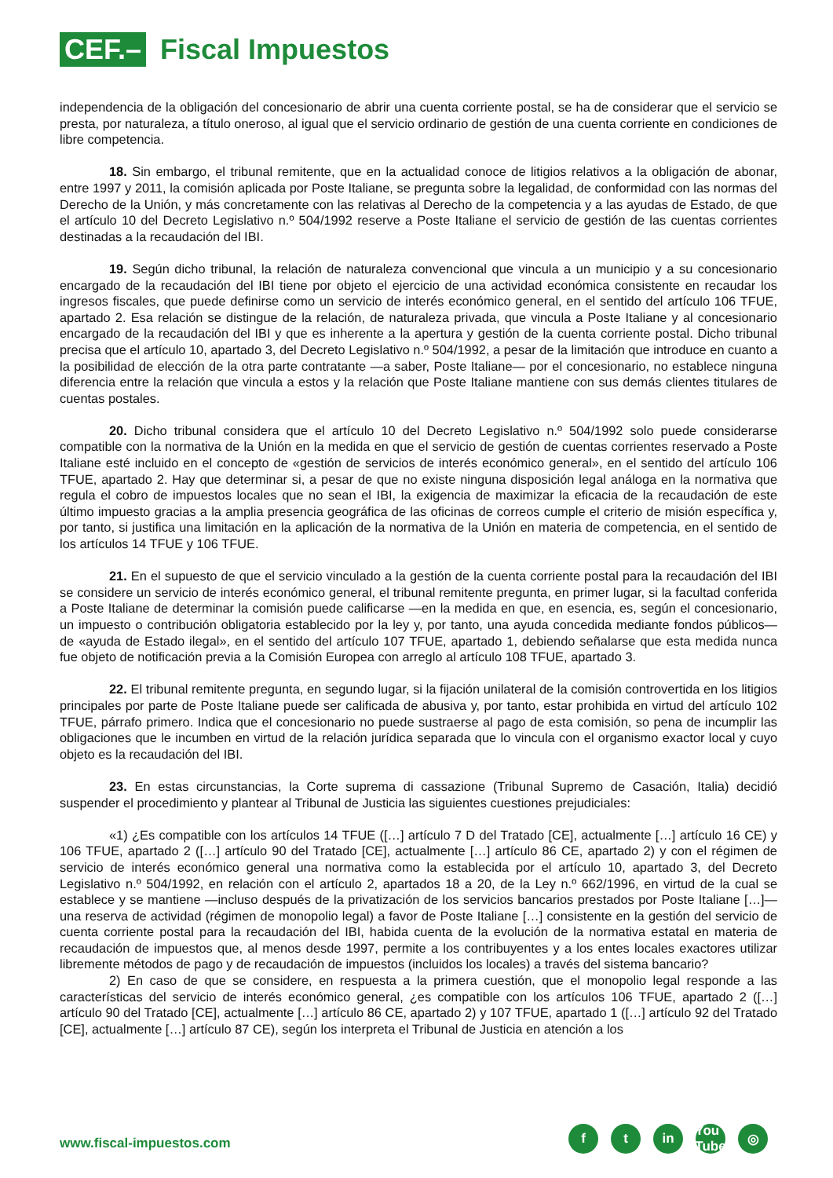CEF.–
Fiscal Impuestos
independencia de la obligación del concesionario de abrir una cuenta corriente postal, se ha de considerar que el servicio se presta, por naturaleza, a título oneroso, al igual que el servicio ordinario de gestión de una cuenta corriente en condiciones de libre competencia.
18. Sin embargo, el tribunal remitente, que en la actualidad conoce de litigios relativos a la obligación de abonar, entre 1997 y 2011, la comisión aplicada por Poste Italiane, se pregunta sobre la legalidad, de conformidad con las normas del Derecho de la Unión, y más concretamente con las relativas al Derecho de la competencia y a las ayudas de Estado, de que el artículo 10 del Decreto Legislativo n.º 504/1992 reserve a Poste Italiane el servicio de gestión de las cuentas corrientes destinadas a la recaudación del IBI.
19. Según dicho tribunal, la relación de naturaleza convencional que vincula a un municipio y a su concesionario encargado de la recaudación del IBI tiene por objeto el ejercicio de una actividad económica consistente en recaudar los ingresos fiscales, que puede definirse como un servicio de interés económico general, en el sentido del artículo 106 TFUE, apartado 2. Esa relación se distingue de la relación, de naturaleza privada, que vincula a Poste Italiane y al concesionario encargado de la recaudación del IBI y que es inherente a la apertura y gestión de la cuenta corriente postal. Dicho tribunal precisa que el artículo 10, apartado 3, del Decreto Legislativo n.º 504/1992, a pesar de la limitación que introduce en cuanto a la posibilidad de elección de la otra parte contratante —a saber, Poste Italiane— por el concesionario, no establece ninguna diferencia entre la relación que vincula a estos y la relación que Poste Italiane mantiene con sus demás clientes titulares de cuentas postales.
20. Dicho tribunal considera que el artículo 10 del Decreto Legislativo n.º 504/1992 solo puede considerarse compatible con la normativa de la Unión en la medida en que el servicio de gestión de cuentas corrientes reservado a Poste Italiane esté incluido en el concepto de «gestión de servicios de interés económico general», en el sentido del artículo 106 TFUE, apartado 2. Hay que determinar si, a pesar de que no existe ninguna disposición legal análoga en la normativa que regula el cobro de impuestos locales que no sean el IBI, la exigencia de maximizar la eficacia de la recaudación de este último impuesto gracias a la amplia presencia geográfica de las oficinas de correos cumple el criterio de misión específica y, por tanto, si justifica una limitación en la aplicación de la normativa de la Unión en materia de competencia, en el sentido de los artículos 14 TFUE y 106 TFUE.
21. En el supuesto de que el servicio vinculado a la gestión de la cuenta corriente postal para la recaudación del IBI se considere un servicio de interés económico general, el tribunal remitente pregunta, en primer lugar, si la facultad conferida a Poste Italiane de determinar la comisión puede calificarse —en la medida en que, en esencia, es, según el concesionario, un impuesto o contribución obligatoria establecido por la ley y, por tanto, una ayuda concedida mediante fondos públicos— de «ayuda de Estado ilegal», en el sentido del artículo 107 TFUE, apartado 1, debiendo señalarse que esta medida nunca fue objeto de notificación previa a la Comisión Europea con arreglo al artículo 108 TFUE, apartado 3.
22. El tribunal remitente pregunta, en segundo lugar, si la fijación unilateral de la comisión controvertida en los litigios principales por parte de Poste Italiane puede ser calificada de abusiva y, por tanto, estar prohibida en virtud del artículo 102 TFUE, párrafo primero. Indica que el concesionario no puede sustraerse al pago de esta comisión, so pena de incumplir las obligaciones que le incumben en virtud de la relación jurídica separada que lo vincula con el organismo exactor local y cuyo objeto es la recaudación del IBI.
23. En estas circunstancias, la Corte suprema di cassazione (Tribunal Supremo de Casación, Italia) decidió suspender el procedimiento y plantear al Tribunal de Justicia las siguientes cuestiones prejudiciales:
«1) ¿Es compatible con los artículos 14 TFUE ([…] artículo 7 D del Tratado [CE], actualmente […] artículo 16 CE) y 106 TFUE, apartado 2 ([…] artículo 90 del Tratado [CE], actualmente […] artículo 86 CE, apartado 2) y con el régimen de servicio de interés económico general una normativa como la establecida por el artículo 10, apartado 3, del Decreto Legislativo n.º 504/1992, en relación con el artículo 2, apartados 18 a 20, de la Ley n.º 662/1996, en virtud de la cual se establece y se mantiene —incluso después de la privatización de los servicios bancarios prestados por Poste Italiane […]— una reserva de actividad (régimen de monopolio legal) a favor de Poste Italiane […] consistente en la gestión del servicio de cuenta corriente postal para la recaudación del IBI, habida cuenta de la evolución de la normativa estatal en materia de recaudación de impuestos que, al menos desde 1997, permite a los contribuyentes y a los entes locales exactores utilizar libremente métodos de pago y de recaudación de impuestos (incluidos los locales) a través del sistema bancario?
2) En caso de que se considere, en respuesta a la primera cuestión, que el monopolio legal responde a las características del servicio de interés económico general, ¿es compatible con los artículos 106 TFUE, apartado 2 ([…] artículo 90 del Tratado [CE], actualmente […] artículo 86 CE, apartado 2) y 107 TFUE, apartado 1 ([…] artículo 92 del Tratado [CE], actualmente […] artículo 87 CE), según los interpreta el Tribunal de Justicia en atención a los
www.fiscal-impuestos.com
ft in You Tube ◎